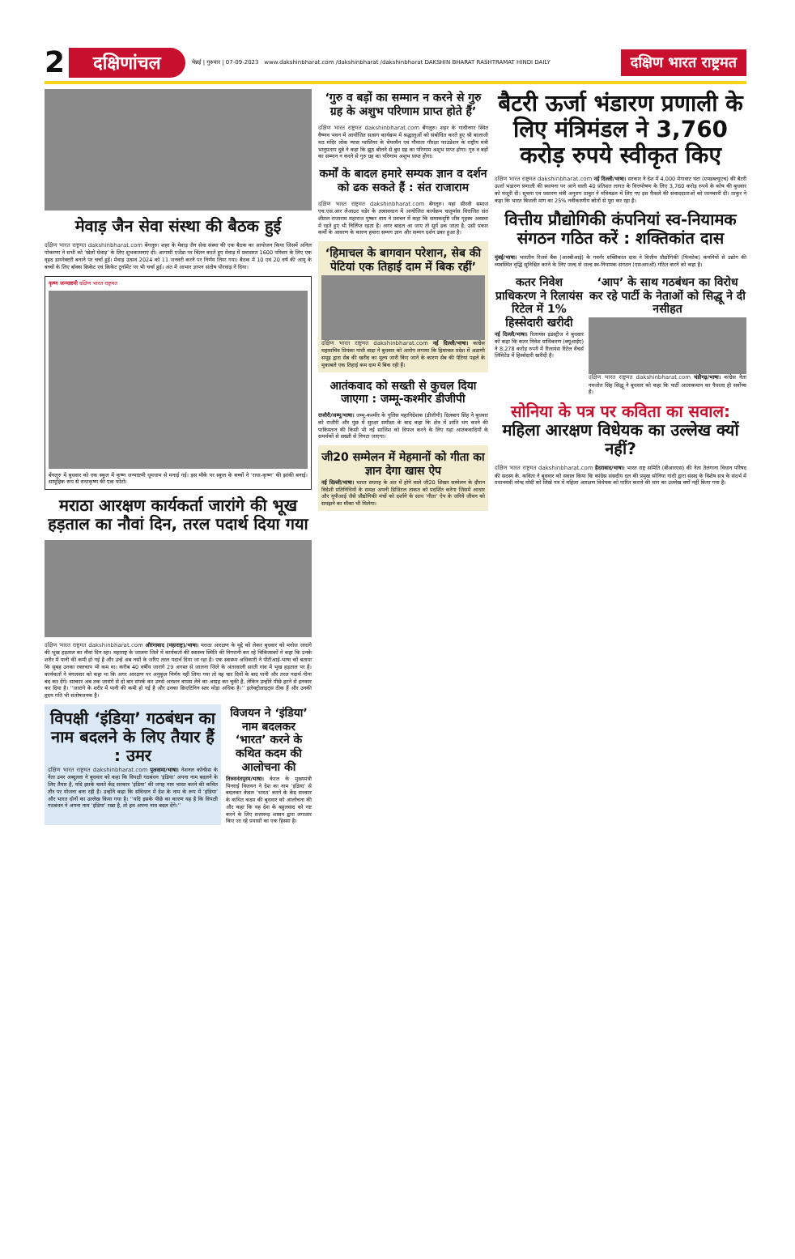2
दक्षिणांचल
चेन्नई | गुरुवार | 07-09-2023 www.dakshinbharat.com /dakshinbharat /dakshinbharat DAKSHIN BHARAT RASHTRAMAT HINDI DAILY
दक्षिण भारत राष्ट्रमत
मेवाड़ जैन सेवा संस्था की बैठक हुई
दक्षिण भारत राष्ट्रमत dakshinbharat.com बेंगलूरु। शहर के मेवाड़ जैन सेवा संस्था की एक बैठक का आयोजन किया जिसमें अनिल पोकरणा ने सभी को ‘खेलो मेवाड़’ के लिए शुभकामनाएं दीं। आगामी एजेंडा पर चिंतन करते हुए मेवाड़ में प्रवासरत 1600 परिवार के लिए एक वृहद डायरेक्टरी बनाने पर चर्चा हुई। मेवाड़ उत्सव 2024 को 11 जनवरी करने पर निर्णय लिया गया। बैठक में 10 एवं 20 वर्ष की आयु के बच्चों के लिए बॉक्स क्रिकेट एवं क्रिकेट टूर्नामेंट पर भी चर्चा हुई। अंत में आभार ज्ञापन संतोष पोरवाड़ ने दिया।
कृष्ण जन्माष्टमी दक्षिण भारत राष्ट्रमत
बेंगलूरु में बुधवार को एक स्कूल में कृष्ण जन्माष्टमी धूमधाम से मनाई गई। इस मौके पर स्कूल के बच्चों ने ‘राधा-कृष्ण’ की झांकी बनाई। सामूहिक रूप से राधाकृष्ण की एक फोटो।
मराठा आरक्षण कार्यकर्ता जारांगे की भूख हड़ताल का नौवां दिन, तरल पदार्थ दिया गया
दक्षिण भारत राष्ट्रमत dakshinbharat.com औरंगाबाद (महाराष्ट्र)/भाषा। मराठा आरक्षण के मुद्दे को लेकर बुधवार को मनोज जारांगे की भूख हड़ताल का नौवां दिन रहा। महाराष्ट्र के जालना जिले में कार्यकर्ता की स्वास्थ्य स्थिति की निगरानी कर रहे चिकित्सकों ने कहा कि उनके शरीर में पानी की कमी हो गई है और उन्हें अब नसों के जरिए तरल पदार्थ दिया जा रहा है। एक स्वास्थ्य अधिकारी ने पीटीआई-भाषा को बताया कि सुबह उनका रक्तचाप भी कम था। करीब 40 वर्षीय जारांगे 29 अगस्त से जालना जिले के अंतरवाली सरती गांव में भूख हड़ताल पर हैं। कार्यकर्ता ने मंगलवार को कहा था कि अगर आरक्षण पर अनुकूल निर्णय नहीं लिया गया तो वह चार दिनों के बाद पानी और तरल पदार्थ पीना बंद कर देंगे। सरकार अब तक जारांगे से दो बार संपर्क कर उनसे अनशन वापस लेने का आग्रह कर चुकी है, लेकिन उन्होंने पीछे हटने से इनकार कर दिया है। ‘‘जारांगे के शरीर में पानी की कमी हो गई है और उनका क्रिएटिनिन स्तर थोड़ा अधिक है।’’ इलेक्ट्रोलाइट्स ठीक हैं और उनकी हृदय गति भी संतोषजनक है।
विपक्षी ‘इंडिया’ गठबंधन का नाम बदलने के लिए तैयार हैं : उमर
दक्षिण भारत राष्ट्रमत dakshinbharat.com पुलवामा/भाषा। नेशनल कॉन्फ्रेंस के नेता उमर अब्दुल्ला ने बुधवार को कहा कि विपक्षी गठबंधन ‘इंडिया’ अपना नाम बदलने के लिए तैयार है, यदि इसके चलते केंद्र सरकार ‘इंडिया’ की जगह नाम भारत करने की कथित तौर पर योजना बना रही है। उन्होंने कहा कि संविधान में देश के नाम के रूप में ‘इंडिया’ और भारत दोनों का उल्लेख किया गया है। ‘‘यदि इसके पीछे का कारण यह है कि विपक्षी गठबंधन ने अपना नाम ‘इंडिया’ रखा है, तो हम अपना नाम बदल देंगे।’’
विजयन ने ‘इंडिया’ नाम बदलकर ‘भारत’ करने के कथित कदम की आलोचना की
तिरुवनंतपुरम/भाषा। केरल के मुख्यमंत्री पिनराई विजयन ने देश का नाम ‘इंडिया’ से बदलकर केवल ‘भारत’ करने के केंद्र सरकार के कथित कदम की बुधवार को आलोचना की और कहा कि यह देश के बहुलवाद को नष्ट करने के लिए सत्तारूढ़ शासन द्वारा लगातार किए जा रहे प्रयासों का एक हिस्सा है।
‘गुरु व बड़ों का सम्मान न करने से गुरु ग्रह के अशुभ परिणाम प्राप्त होते हैं’
दक्षिण भारत राष्ट्रमत dakshinbharat.com बेंगलूरु। शहर के गांधीनगर स्थित वैष्णव भवन में आयोजित सत्संग कार्यक्रम में श्रद्धालुओं को संबोधित करते हुए श्री बालाजी मठ मंदिर लोक न्यास ग्वालियर के चेयरमैन एवं गौमाता गौरक्षा फाउंडेशन के राष्ट्रीय मंत्री भानुप्रताप दुबे ने कहा कि झूठ बोलने से बुध ग्रह का परिणाम अशुभ प्राप्त होगा। गुरु व बड़ों का सम्मान न करने से गुरु ग्रह का परिणाम अशुभ प्राप्त होगा।
कर्मों के बादल हमारे सम्यक ज्ञान व दर्शन को ढक सकते हैं : संत राजाराम
दक्षिण भारत राष्ट्रमत dakshinbharat.com बेंगलूरु। यहां सीरवी समाज एच.एस.आर लेआउट वडेर के तत्वावधान में आयोजित कार्यक्रम चातुर्मास विराजित संत शीतल राजाराम महाराज पुष्कर धाम ने प्रवचन में कहा कि सम्यकदृष्टि जीव गृहस्थ अवस्था में रहते हुए भी निर्लिप्त रहता है। अगर बादल आ जाए तो सूर्य ढक जाता है, उसी प्रकार कर्मों के आवरण के कारण हमारा सम्यग ज्ञान और सम्यग दर्शन ढका हुआ है।
‘हिमाचल के बागवान परेशान, सेब की पेटियां एक तिहाई दाम में बिक रहीं’
दक्षिण भारत राष्ट्रमत dakshinbharat.com नई दिल्ली/भाषा। कांग्रेस महासचिव प्रियंका गांधी वाद्रा ने बुधवार को आरोप लगाया कि हिमाचल प्रदेश में अडाणी समूह द्वारा सेब की खरीद का मूल्य जारी किए जाने के कारण सेब की पेटियां पहले के मुकाबले एक तिहाई कम दाम में बिक रही हैं।
आतंकवाद को सख्ती से कुचल दिया जाएगा : जम्मू-कश्मीर डीजीपी
राजौरी/जम्मू/भाषा। जम्मू-कश्मीर के पुलिस महानिदेशक (डीजीपी) दिलबाग सिंह ने बुधवार को राजौरी और पुंछ में सुरक्षा समीक्षा के बाद कहा कि क्षेत्र में शांति भंग करने की पाकिस्तान की किसी भी नई साजिश को विफल करने के लिए यहां आतंकवादियों के समर्थकों से सख्ती से निपटा जाएगा।
जी20 सम्मेलन में मेहमानों को गीता का ज्ञान देगा खास ऐप
नई दिल्ली/भाषा। भारत सप्ताह के अंत में होने वाले जी20 शिखर सम्मेलन के दौरान विदेशी प्रतिनिधियों के समक्ष अपनी डिजिटल ताकत को प्रदर्शित करेगा जिसमें आधार और यूपीआई जैसे प्रौद्योगिकी मंचों को दर्शाने के साथ ‘गीता’ ऐप के जरिये जीवन को समझने का मौका भी मिलेगा।
बैटरी ऊर्जा भंडारण प्रणाली के लिए मंत्रिमंडल ने 3,760 करोड़ रुपये स्वीकृत किए
दक्षिण भारत राष्ट्रमत dakshinbharat.com नई दिल्ली/भाषा। सरकार ने देश में 4,000 मेगावाट घंटा (एमडब्ल्यूएच) की बैटरी ऊर्जा भंडारण प्रणाली की स्थापना पर आने वाली 40 प्रतिशत लागत के वित्तपोषण के लिए 3,760 करोड़ रुपये के कोष की बुधवार को मंजूरी दी। सूचना एवं प्रसारण मंत्री अनुराग ठाकुर ने मंत्रिमंडल में लिए गए इस फैसले की संवाददाताओं को जानकारी दी। ठाकुर ने कहा कि भारत बिजली मांग का 25% नवीकरणीय स्रोतों से पूरा कर रहा है।
वित्तीय प्रौद्योगिकी कंपनियां स्व-नियामक संगठन गठित करें : शक्तिकांत दास
मुंबई/भाषा। भारतीय रिजर्व बैंक (आरबीआई) के गवर्नर शक्तिकांत दास ने वित्तीय प्रौद्योगिकी (फिनटेक) कंपनियों से उद्योग की व्यवस्थित वृद्धि सुनिश्चित करने के लिए जल्द से जल्द स्व-नियामक संगठन (एसआरओ) गठित करने को कहा है।
कतर निवेश प्राधिकरण ने रिलायंस रिटेल में 1% हिस्सेदारी खरीदी
नई दिल्ली/भाषा। रिलायंस इंडस्ट्रीज ने बुधवार को कहा कि कतर निवेश प्राधिकरण (क्यूआईए) ने 8,278 करोड़ रुपये में रिलायंस रिटेल वेंचर्स लिमिटेड में हिस्सेदारी खरीदी है।
‘आप’ के साथ गठबंधन का विरोध कर रहे पार्टी के नेताओं को सिद्धू ने दी नसीहत
दक्षिण भारत राष्ट्रमत dakshinbharat.com चंडीगढ़/भाषा। कांग्रेस नेता नवजोत सिंह सिद्धू ने बुधवार को कहा कि पार्टी आलाकमान का फैसला ही सर्वोच्च है।
सोनिया के पत्र पर कविता का सवाल: महिला आरक्षण विधेयक का उल्लेख क्यों नहीं?
दक्षिण भारत राष्ट्रमत dakshinbharat.com हैदराबाद/भाषा। भारत राष्ट्र समिति (बीआरएस) की नेता तेलंगाना विधान परिषद की सदस्य के. कविता ने बुधवार को सवाल किया कि कांग्रेस संसदीय दल की प्रमुख सोनिया गांधी द्वारा संसद के विशेष सत्र के संदर्भ में प्रधानमंत्री नरेन्द्र मोदी को लिखे पत्र में महिला आरक्षण विधेयक को पारित कराने की मांग का उल्लेख क्यों नहीं किया गया है।